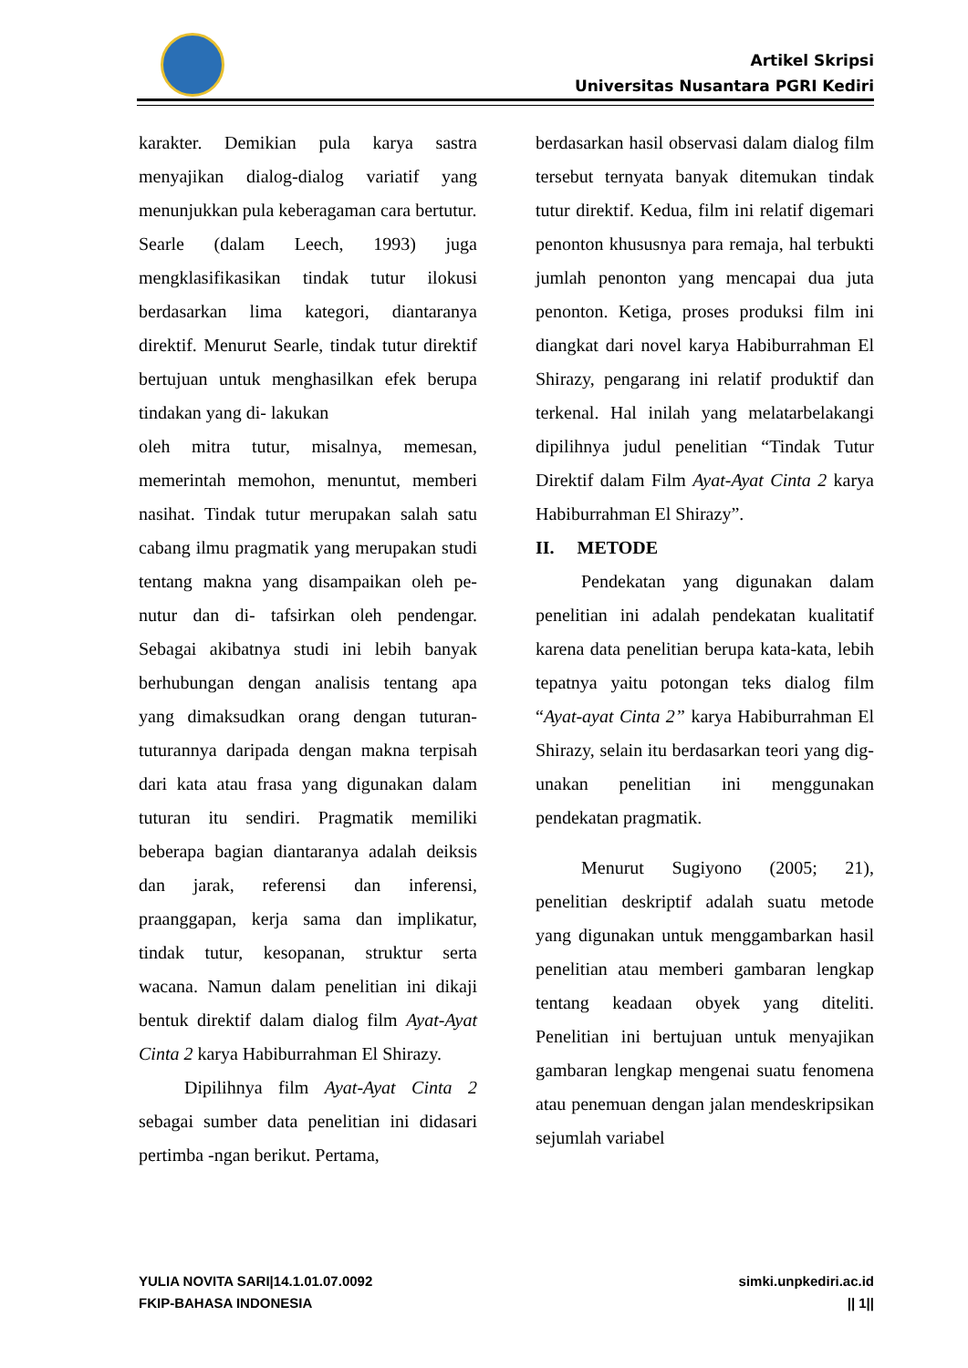Artikel Skripsi
Universitas Nusantara PGRI Kediri
karakter. Demikian pula karya sastra menyajikan dialog-dialog variatif yang menunjukkan pula keberagaman cara bertutur.
Searle (dalam Leech, 1993) juga mengklasifikasikan tindak tutur ilokusi berdasarkan lima kategori, diantaranya direktif. Menurut Searle, tindak tutur direktif bertujuan untuk menghasilkan efek berupa tindakan yang di- lakukan
oleh mitra tutur, misalnya, memesan, memerintah memohon, menuntut, memberi nasihat. Tindak tutur merupakan salah satu cabang ilmu pragmatik yang merupakan studi tentang makna yang disampaikan oleh pe-nutur dan di- tafsirkan oleh pendengar. Sebagai akibatnya studi ini lebih banyak berhubungan dengan analisis tentang apa yang dimaksudkan orang dengan tuturan- tuturannya daripada dengan makna terpisah dari kata atau frasa yang digunakan dalam tuturan itu sendiri. Pragmatik memiliki beberapa bagian diantaranya adalah deiksis dan jarak, referensi dan inferensi, praanggapan, kerja sama dan implikatur, tindak tutur, kesopanan, struktur serta wacana. Namun dalam penelitian ini dikaji bentuk direktif dalam dialog film Ayat-Ayat Cinta 2 karya Habiburrahman El Shirazy.
Dipilihnya film Ayat-Ayat Cinta 2 sebagai sumber data penelitian ini didasari pertimba -ngan berikut. Pertama,
berdasarkan hasil observasi dalam dialog film tersebut ternyata banyak ditemukan tindak tutur direktif. Kedua, film ini relatif digemari penonton khususnya para remaja, hal terbukti jumlah penonton yang mencapai dua juta penonton. Ketiga, proses produksi film ini diangkat dari novel karya Habiburrahman El Shirazy, pengarang ini relatif produktif dan terkenal. Hal inilah yang melatarbelakangi dipilihnya judul penelitian “Tindak Tutur Direktif dalam Film Ayat-Ayat Cinta 2 karya Habiburrahman El Shirazy”.
II. METODE
Pendekatan yang digunakan dalam penelitian ini adalah pendekatan kualitatif karena data penelitian berupa kata-kata, lebih tepatnya yaitu potongan teks dialog film “Ayat-ayat Cinta 2” karya Habiburrahman El Shirazy, selain itu berdasarkan teori yang dig- unakan penelitian ini menggunakan pendekatan pragmatik.
Menurut Sugiyono (2005; 21), penelitian deskriptif adalah suatu metode yang digunakan untuk menggambarkan hasil penelitian atau memberi gambaran lengkap tentang keadaan obyek yang diteliti. Penelitian ini bertujuan untuk menyajikan gambaran lengkap mengenai suatu fenomena atau penemuan dengan jalan mendeskripsikan sejumlah variabel
YULIA NOVITA SARI|14.1.01.07.0092
FKIP-BAHASA INDONESIA
simki.unpkediri.ac.id
|| 1||